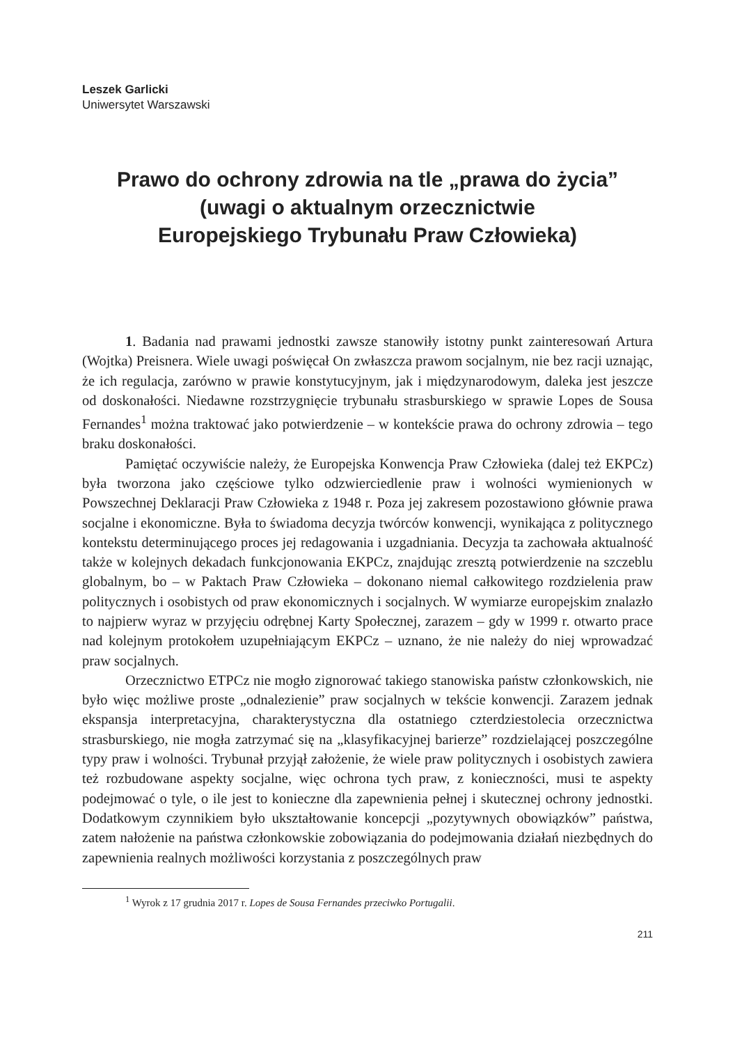Leszek Garlicki
Uniwersytet Warszawski
Prawo do ochrony zdrowia na tle „prawa do życia”
(uwagi o aktualnym orzecznictwie
Europejskiego Trybunału Praw Człowieka)
1. Badania nad prawami jednostki zawsze stanowiły istotny punkt zainteresowań Artura (Wojtka) Preisnera. Wiele uwagi poświęcał On zwłaszcza prawom socjalnym, nie bez racji uznając, że ich regulacja, zarówno w prawie konstytucyjnym, jak i międzynarodowym, daleka jest jeszcze od doskonałości. Niedawne rozstrzygnięcie trybunału strasburskiego w sprawie Lopes de Sousa Fernandes<sup>1</sup> można traktować jako potwierdzenie – w kontekście prawa do ochrony zdrowia – tego braku doskonałości.
Pamiętać oczywiście należy, że Europejska Konwencja Praw Człowieka (dalej też EKPCz) była tworzona jako częściowe tylko odzwierciedlenie praw i wolności wymienionych w Powszechnej Deklaracji Praw Człowieka z 1948 r. Poza jej zakresem pozostawiono głównie prawa socjalne i ekonomiczne. Była to świadoma decyzja twórców konwencji, wynikająca z politycznego kontekstu determinującego proces jej redagowania i uzgadniania. Decyzja ta zachowała aktualność także w kolejnych dekadach funkcjonowania EKPCz, znajdując zresztą potwierdzenie na szczeblu globalnym, bo – w Paktach Praw Człowieka – dokonano niemal całkowitego rozdzielenia praw politycznych i osobistych od praw ekonomicznych i socjalnych. W wymiarze europejskim znalazło to najpierw wyraz w przyjęciu odrębnej Karty Społecznej, zarazem – gdy w 1999 r. otwarto prace nad kolejnym protokołem uzupełniającym EKPCz – uznano, że nie należy do niej wprowadzać praw socjalnych.
Orzecznictwo ETPCz nie mogło zignorować takiego stanowiska państw członkowskich, nie było więc możliwe proste „odnalezienie” praw socjalnych w tekście konwencji. Zarazem jednak ekspansja interpretacyjna, charakterystyczna dla ostatniego czterdziestolecia orzecznictwa strasburskiego, nie mogła zatrzymać się na „klasyfikacyjnej barierze” rozdzielającej poszczególne typy praw i wolności. Trybunał przyjął założenie, że wiele praw politycznych i osobistych zawiera też rozbudowane aspekty socjalne, więc ochrona tych praw, z konieczności, musi te aspekty podejmować o tyle, o ile jest to konieczne dla zapewnienia pełnej i skutecznej ochrony jednostki. Dodatkowym czynnikiem było ukształtowanie koncepcji „pozytywnych obowiązków” państwa, zatem nałożenie na państwa członkowskie zobowiązania do podejmowania działań niezbędnych do zapewnienia realnych możliwości korzystania z poszczególnych praw
<sup>1</sup> Wyrok z 17 grudnia 2017 r. Lopes de Sousa Fernandes przeciwko Portugalii.
211